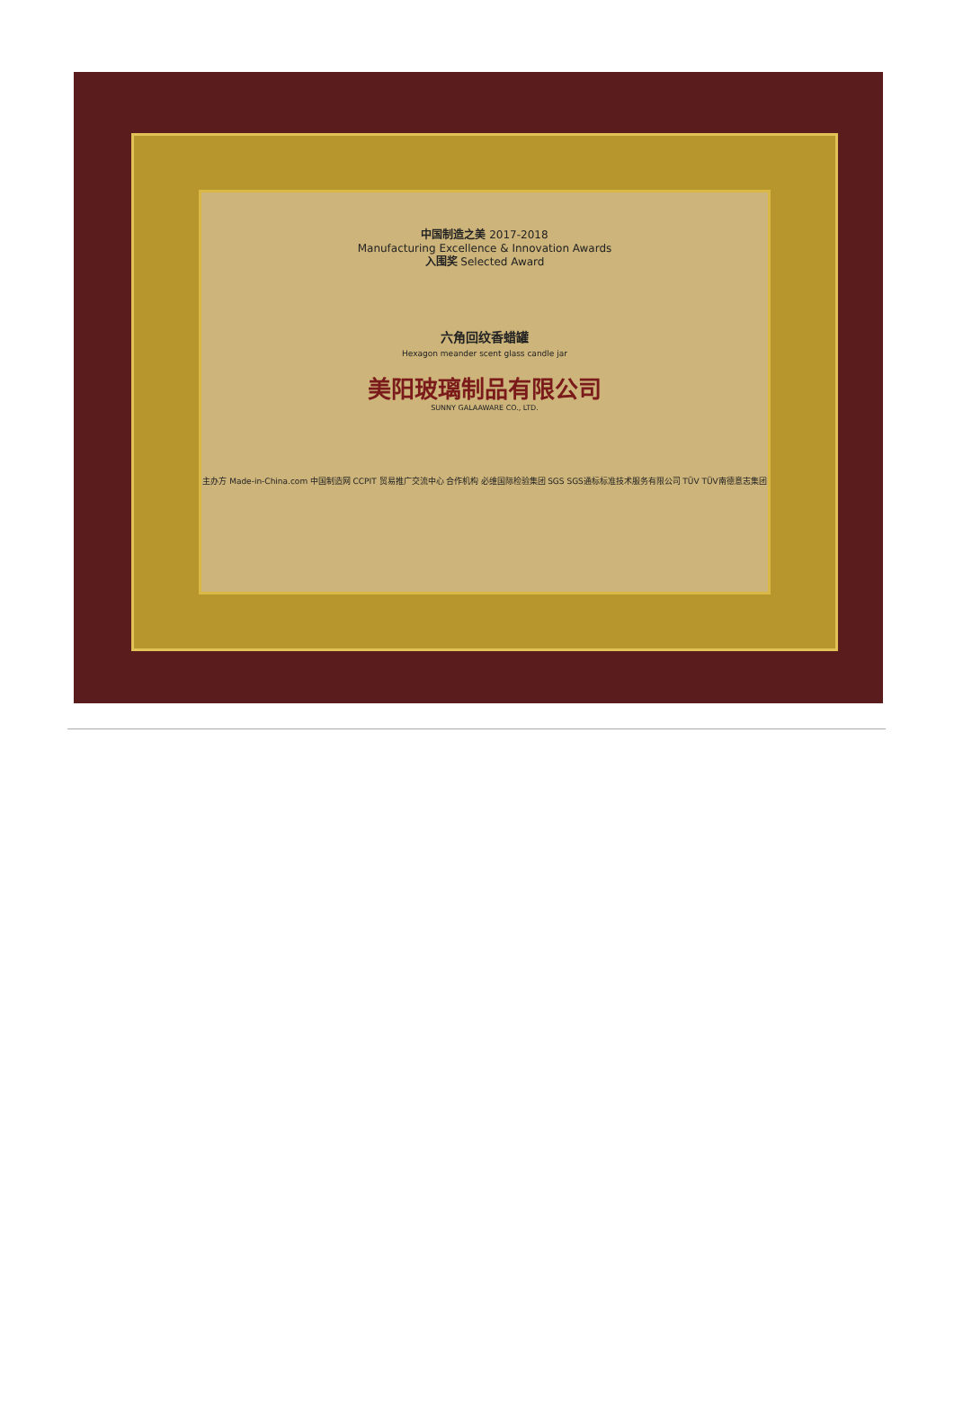中国制造之美 2017-2018
Manufacturing Excellence & Innovation Awards
入围奖 Selected Award
六角回纹香蜡罐
Hexagon meander scent glass candle jar
美阳玻璃制品有限公司
SUNNY GALAAWARE CO., LTD.
主办方 Made-in-China.com 中国制造网 CCPIT 贸易推广交流中心 合作机构 必维国际检验集团 SGS SGS通标标准技术服务有限公司 TÜV TÜV南德意志集团